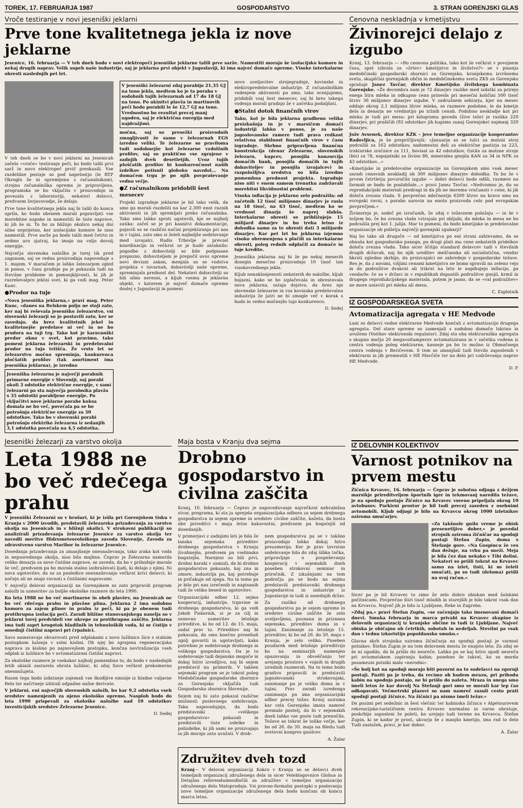TOREK, 17. FEBRUARJA 1987 GOSPODARSTVO 3. STRAN GORENJSKI GLAS
Vroče testiranje v novi jeseniški jeklarni
Prve tone kvalitetnega jekla iz nove jeklarne
Jesenice, 16. februarja — V teh dneh bodo v novi elektropeči jeseniške jeklarne talili prve sarže. Namestiti morajo še izolacijsko komoro in nekaj drugih naprav. Velik uspeh naše industrije, saj je jeklarna prvi objekt v Jugoslaviji, ki ima največ domače opreme. Visoke interkalarne obresti naslednjih pet let.
V teh dneh se bo v novi jeklarni na Jesenicah začelo »vroče« testiranje peči, ko bodo talili prvi sarž in novo elektropeč prvič preskusili. Vse razdelilne postaje so pod napetostjo (le RTP Okroglo še ni opremljena z računalnikom), strojna računalniška oprema je pripravljena, programska se bo vključila v proizvodnjo in povezala z laboratoriji, nekateri delavci, predvsem žerjavovodje, že delajo.
Prve tone kvalitetnega jekla naj bi talili do konca aprila, ko bodo obenem morali popravljati vse morebitne napake in namestiti še tiste naprave, ki jih še ni. To bo za bližnjo okolico nekaj dni silno neprijetno, ker izolacijske komore še niso namestili. Prve sarže pa bodo talili med četrto in sedmo uro zjutraj, ko imajo na voljo dovolj energije.
Največja slovenska naložba je torej tik pred zagonom, saj se redna proizvodnja napoveduje s 1. majem. V marsičem je lahko železarjem zgled in ponos, v času gradnje pa je pokazala tudi na številne probleme in pomanjkljivosti, ki jih je razreševalpro jektni svet, ki ga vodi mag. Peter Kunc.
●Prodor na tuje
»Nova jeseniška jeklarna,« pravi mag. Peter Kunc, »danes na Belskem polju ne stoji zato, ker naj bi reševala jeseniško železarstvo, vsi slovenski železarji so jo postavili zato, ker se zavedajo, da brez kvalitetnih jekel in kvalitetnejše predelave ni več in ne bo prodora na tuji trg. Tako kot je karavanški predor okno v svet, kot pravimo, tako pomeni jeklarna železarski in predelovalni prodor na tuja tržišča. Že vrsto let se železarstvo močno spreminja, konkurenca pločšatih profilov (tak asortiment ima jeseniška jeklarna), je izredno
Jeseniška železarna je največji porabnik primarne energije v Sloveniji, saj porabi okoli 3 odstotke električne energije, v samí železarni pa sta največja porabnika plavža s 35 odstotki porabljene energije. Po vključitvi nove jeklarne porabe koksa domala ne bo več, povečala pa se bo potrošnja električne energije za 30 odstotkov. Tako bo v slovenski porabi potrošnjo elektrike železarna iz sedanjih 3,1 odstotka povečala na 4,5 odstotka.
V jeseniški železarni zdaj porabijo 21,35 GJ na tono jekla, medtem ko je ta poraba v sodobnih tujih železarnah od 17 do 18 GJ na tono. Po ukinitvi plavža in martinovih peči bodo porabili le še 12,7 GJ na tono. Vrednostno bo rezultat precej manj ugoden, saj je električna energija med najdražjimi.
močna, saj so presežki proizvodnih zmogljivosti že samo v železarnah EGS izredno veliki. Te železarne so praviloma tudi sodobnejše kot železarne vzdolžnih profilov, saj so praktično vse zgrajene v zadnjih dveh desetletjih. Uvoz tujih ploščatih profilov bi konkurenčnost naših izdelkov potisnil globoko navzdol... Na domačem trgu je po njih povpraševanje vedno večje.
●Z računalnikom pridobili šest mesecev
Projekt izgradnje jeklarne je bil tako velik, da smo ga morali razdeliti na kar 2.300 enot raznih aktivnosti in jih spremljati preko računalnika. Tako smo lahko sproti ugotovili, kje se najbolj zatika: začel se je pri kasnitvi dokumentacije, pojavili so se različni načini projektiranja pri nas in v tujini, zato smo si želeli najboljše sodelovanje med izvajalci. Rudis Trbovlje je prevzel koordinacijo in večkrat se je hudo zataknilo: pogodbe z dobavitelji so bile podpisane prepozno, dobaviteljem je prepočil uvoz opreme novi devizni zakon, menjala so se vodstva projekta v tovarnah, dobavitelji naše opreme, spreminjala prednost del. Nekateri dobavitelji so bili silno neresni, a kljub vsemu je jeklarna objekt, v katerem je največ domače opreme doslej v Jugoslaviji in pomeni
novo uveljavitev strojegradnje, kovinske in elektropredelovalne industrije. Z računalniškim vodenjem aktivnosti pa smo, tako ocenjujemo, pridobili vsaj šest mesecev, saj bi brez takega vodenja morali gradnjo že v začetku podaljšati.
●Stalni dotok finančnih virov
Tako, kot je bila jeklarna gradbeno velika preizkušnja in je v marsičem domači industriji lahko v ponos, je za naše jugoslovanske ramere tudi prava redkost relativna stabilnost finančnih virov v času izgradnje. Skrbno pripravljena finančna konstrukcija (denar Železarne, slovenskih železarn, kupcev, posojila konzorcija domačih bank, posojila domačih in tujih dobaviteljev in posojila izvajalcev) in razpoložljiva sredstva so bila izredno pomembna prednost projekta. Izgradnje niso niti v enem samem trenutku zadržavali morebitni likvidnostni problemi.
Visoka inflacija je jeklarno zelo podražila: od začetnih 12 tisoč milijonov dinarjev je rasla na 18 tisoč, na 63 tisoč, medtem ko se vrednost dinarja še naprej slabša. Interkalarne obresti se približujejo 15 milijard dinarjev in bo treba letno iz dohodka samo za te obresti dati 3 milijarde dinarjev. Kar pet let bo jeklarna izjemno visoko obremenjena s plačili za interkalarne obresti, poleg rednih odplačil za domače in tuje kredite.
Jeseniška jeklarna naj bi že po nekaj mesecih dosegla mesečno proizvodnjo 10 tisoč ton visokovrednega jekla.
Kljub nenaklonjenosti nekaterih do naložbe, kljub bojazni, kako se bo izplačevala in obrestovala nova jeklarna, ostaja dejstvo, da brez nje slovenske železarne in vsa kovinska predelovalna industrija že jutri ne bi zmogle več v korak s hudo in vedno močnejšo tujo konkurenco.
D. Sedej
Cenovna neskladnja v kmetijstvu
Živinorejci delajo z izgubo
Kranj, 13. februarja — »Bo cenovna politika, tako kot že večkrat v povojnem času, spet izbrala za »žrtev« kmetijstvo in živilstvo?« se v pisanju medobčinski gospodarski zbornici za Gorenjsko, kranjskemu izvršnemu svetu, skupščini gorenjskih občin in medobčinskemu svetu ZKS za Gorenjsko sprašuje Janez Tavčar, direktor Kmetijsko živilskega kombinata Gorenjske. »Že decembra nam je 72 dinarjev razlike med izdatki za prirejo enega litra mleka in odkupno ceno prinesla pri mesečni količini 500 tisoč litrov 36 milijonov dinarjev izgube. V zadružnem sektorju, kjer na mesec oddajo okrog 2,1 milijona litrov mleka, so razmere podobne, le da kmetje dela in denarja ne vrednotijo po tržnih cenah. Podobno neskladje kot pri mleku je tudi pri mesu: pri kilogramu goveda (žive teže) je razlika 220 dinarjev, pri prašičih (92 odstotkov jih kupimo zunaj Gorenjske) najmanj 320 dinarjev.
Jože Avsenek, direktor KŽK – jeve temeljne organizacije kooperantov Radovljica, je še prepričljivejši: »Januarja so se tulci za molzni stroj podražili za 162 odstotkov, nadomestni deli za električne pastirja za 223, traktorske zračnice za 111, bovisal za 42 odstotkov, čistila za molzne stroje (bis) za 78, napajalniki za živino 86, mineralna gnojila KAN za 34 in NPK za 43 odstotkov...«
»Kmetijske in predelovalne organizacije na Gorenjskem smo vsak mesec zaradi cenovnih neskladij ob 300 milijonov dinarjev dohodka. To bo že v prvem četrtletju povzročilo izgube — dobri delavci bodo odšli, razmere na farmah se bodo še poslabšale...« pravi Janez Tavčar. »Nedvomno je, da so reprodukcijski materiali predragi in da jih ne moremo vračunati v cene, ki jih določa zvezna vlada. S povprečno mlečnostjo 6300 litrov na kravo smo na evropski ravni, s porabo surovin na enoto proizvoda celo pod evropskim povprečjem.«
Živinoreja je, sodeč po izračunih, že zdaj v težavnem položaju — in še v težjem bo, če bo zvezna vlada vztrajala pri obljubi, da mleka in mesa ne bo podražila prej kot 1. julija. Mar to pomeni, da bodo kmetijske in predelovalne organizacije ob polletju največji gorenjski zgubarji?
Naj bo tako ali drugače — od kmetijstva po eni strani zahtevamo, da se obnaša kot gospodarska panoga, po drugi plati mu cene nekaterih pridelkov določa zvezna vlada. Tako sicer ščitijo standard delavcev tudi v številnih drugih državah, naj bo njih ureditev meščanska ali socialistična, vendar hkrati zgledno skrbijo, da proizvajalci ne zabredejo v gospodarske težave. Res je, da z novimi, višjimi cenami kmetijstva ne bomo spravili na zeleno vejo in da podražitve dvakrat ali trikrat na leto le napihujejo inflacijo, pa vendarle: če so v državi in v republikah dopustili podražitve gnojil, krmil in drugega reprodukcijskega materiala, potem je jasno, da se »val podražitev« ne more ustaviti pri mleku ali mesu.
C. Zaplotnik
IZ GOSPODARSKEGA SVETA
Avtomatizacija agregata v HE Medvode
Lani so delavci vodne elektrarne Medvode končali z avtomatizacijo drugega agregata. Del stare opreme so zamenjali s sodobno domačo Iskrino in uvoženo (Voithov elektronski regulator). Zdaj sta oba elektrarniška agregata s skupno močjo 20 megavoltamperov avtomatizirana in v začetku vodena iz centra vodenja poleg elektrarne, kasneje pa bo to možno iz Območnega centra vodenja v Beričevem. S tem so zmanjšali tudi število zaposlenih v elektrarni in jih premestili v HE Mavčiče ter na delo pri vzdrževanju naprav HE Medvode.
D. P.
Jeseniški železarji za varstvo okolja
Leta 1988 ne bo več rdečega prahu
V jeseniški Železarni so v brošuri, ki je izšla pri Gorenjskem tisku v Kranju v 2000 izvodih, predstavili železarska prizadevanja za varstvo okolja na Jesenicah in v bližnji okolici. V strokovni publikaciji so analizirali prizadevanja železarne Jesenice za varstvo okolja ter navedli meritve Hidrometeorološkega zavoda Slovenije, Zavoda za zdravstveno varstvo Maribor in železarne Jesenice.
Dosedanja prizadevanja za zmanjšanje onesnaževanja, tako zraka kot voda in neposrednega okolja, niso bila majhna. Čeprav je Železarna namerila veliko denarja za nove čistilne naprave, se zaveda, da bo v prihodnje morala še več, predvsem pa bo morala stalno izobraževati ljudi, ki delajo z njimi. Ni nova ugotovitev, da so za posledice onesnaževanja večkrat krivi delavci, ki nočejo ali ne znajo ravnati s čistilnimi napravami.
V največji delovni organizaciji na Gorenjskem so zato pripravili program naložb in usmeritev za boljše ekološke razmere do leta 1990.
Ko leta 1988 ne bo več martinarne in obeh plavžev, na Jesenicah ne bo več rdečega prahu in plavžne plina. Jeklarna 2 ima sodobno komoro za zajem plinov in prahu iz peči, ki pa je obenem tudi protihrupna izolacija peči. Zaradi bližine stanovanjskega naselja so v jeklarni torej predvideli vse ukrepe za protihrupno zaščito. Jeklarna ima tudi zaprt krogotok hladilnih in tehnoloških voda, ki se čistijo v sosednji čistilni napravi pri črpalnici.
Savo nameravajo obvarovati pred odplakami z novo lužilnico žice s stalnim postopkom luženja v solni kislini. Ob njej bo zgrajena regeneracijska naprava za kislino po najnovejšem postopku, končna nevtralizacija vseh odplak iz lužilnice bo v avtomatizirani čistilni napravi.
Za ekološke razmere je vsekakor najbolj pomembno to, da bodo v naslednjih letih ukinili zastarela obrata lužilnic, ki zdaj Savo večkrat prekomerno onesnažujeta.
Razen tega bodo izdatneje zajemali vse škodljive emisije iz hladne valjarne Bela ter načrtneje izbirali odpadne nafne derivate.
V jeklarni, eni največjih slovenskih naložb, bo kar 9,2 odstotka vseh sredstev namenjenih za njeno ekološko opremo. Nasploh bodo do leta 1990 prispevali za ekološke naložbe nad 10 odstotkov investicijskih sredstev Železarne Jesenice.
D. Sedej
Maja bosta v Kranju dva sejma
Drobno gospodarstvo in civilna zaščita
Kranj, 16. februarja — Čeprav je napovedovanje največkrat nehvaležna stvar, programa, ki sta ju sprejela organizacijska odbora za sejem drobnega gospodarstva in sejem opreme in sredstev civilne zaščite, kažeta, da bosta obe prireditvi v maju letos kakovostni, predvsem pa bogatejši od dosedanjih.
V primerjavi z zadnjimi leti je bila že lanska sejemska prireditev drobnega gospodarstva v Kranju živahnejša, predvsem pa vsebinsko bogatejša. Narejeni so bili prvi, drobni koraki v zamisli, da bi drobno gospodarstvo pokazalo, kaj zna in zmore, industrija pa, kaj potrebuje in pričakuje od njega. Na to temo pa je bilo pri nas izrečenih in napisanih tudi že veliko besed in ugotovitev.
Organizacijski odbor 12. sejma kooperacij, industrije, trgovine in drobnega gospodarstva, ki ga vodi Jakob Piskernik, si je za cilj in osnovno usmeritev letošnje prireditve, ki bo od 12. do 15. maja, zadal prav to. Prireditev naj bi pokazala, da smo končno prenehali zgolj govoriti in ugotavljati, kako potrebno je sodelovanje drobnega in velikega gospodarstva. Da je to sodelovanje tudi dejansko mogoče in dokaj hitro izvedljivo, naj bi sejem predstavil na primerih. V takšen sejemski program se je tokrat poleg Medobčinske gospodarske zbornice za Gorenjsko vključila tudi Gospodarska zbornica Slovenije.
Sejem naj bi zato pokazal različne možnosti poslovnega sodelovanja. Tako napovedujejo, da bodo predstavniki »velikega gospodarstva« pokazali in predstavili tiste izdelke in polizdelke, ki jih sami ne proizvajajo in jih morajo zato uvažati. V drob-
nem gospodarstvu pa se v takšno proizvodnjo lahko dokaj hitro preusmerijo. Ker je prav tovrstno sodelovanje bila do zdaj šibka točka, pripravljajo o pospeševanju kooperacij v sejemskih dneh poseben strokovni seminar in priročnik. Z izkušnjami na tem področju pa se bodo na sejmu predstavili predstavniki drobnega gospodarstva in industrije iz Jugoslavije in tudi iz sosednjih držav.
Za razliko od drobnega gospodarstva pa je sejem opreme in sredstev civilne zaščite že zelo uveljavljena, poznana in priznana sejemska, prireditev doma in v tujini. Zanimanje za letošnjo 15. prireditev, ki bo od 26. do 30. maja v Kranju, je zelo veliko. Poseben poudarek med letošnjo prireditvijo bo na seminarjih namenjen opazovanju in obveščanju ter urejanju prostora v vojnih in drugih izrednih razmerah. Na to temo bodo gradivo pripravili in predstavili jugoslovanski strokovnjaki, zanimanje pa je veliko doma in v tujini. Prav zaradi izredenga zanimanja pa ima organizacijski odbor precej težav. Kranj oziroma kar cela Gorenjska imata namreč premalo postelj, da bi v sejemskih dneh lahko vse goste tudi prenočila. Težave so tokrat še toliko večje, ker bo od 26. do 30. maja na Bledu tudi svetovni kongres gasilcev.
A. Žalar
Združitev dveh tozd
Kranj— V delovni organizaciji Kokra v Kranju so se delavci dveh temeljnih organizacij združenega dela in sicer Veleblagovnice Globus in Detajlna referendumoodločili za združitev v temeljno organizacijo združenega dela Maloprodaja. Vsi pravno-formalni postopki o poslovanju nove temeljne organizacije združenega dela bodo končani ob koncu marca letos.
IZ DELOVNIH KOLEKTIVOV
Varnost potnikov na prvem mestu
Žičnica Krvavec, 16. februarja — Čeprav je sobotna odjuga z dežjem marsikje prireditveljem športnih iger in tekmovanj naredila težave, je na spodnjo postajo Žičnice na Krvavec vseeno pripeljala okrog 10 avtobusov. Parkirni prostor je bil tudi precej zaseden z osebnimi avtomobili. Kljub odjugi je bilo na Krvavcu okrog 1000 izletnikov oziroma smučarjev.
»Za takšnole gnilo vreme je obisk presenetljivo dober,« je povedal strojnik oziroma žičničar na spodnji postaji Štefan Zupin, doma s Štefanje gore. »Na Gospincu že ves dan dežuje, na vrhu pa sneži. Meja je bila čez dan nekako v Tihi dolini. Nekateri so prišli tokrat na Krvavec samo na izlet, tisti, ki so želeli smučati, pa so tudi (deloma) prišli na svoj račun.«
Sicer pa je bil Krvavec to zimo že zelo dobro obiskan med šolskimi počitnicami. Povprečno štiri tisoč mladih in starejših je bilo takrat vsak dan na Krvavcu. Največ jih je bilo iz Ljubljane, Reke in Zagreba.
»Zdaj pa,« pravi Štefan Zupin, »se začenjajo tako imenovani domači dnevi. Smuka februarja in marca privabi na Krvavec skupine iz delovnih organizacij iz kranjske občine in tudi iz Ljubljane. Največ obiska je običajno ob četrtkih, sobotah in nedeljah. Številni pa vsak dan v tednu izkoristijo popoldansko smuko.«
Glavna skrb strojnika oziroma žičničarja na spodnji postaji je varnost potnikov. Štefan Zupin je na tem delovnem mestu že enajsto leto. Za zdaj se še ni zgodilo, da bi prišlo do nesreče. Lahko pa se kaj hitro zgodi nesreča pri avtomatskem zapiranju kabin; posebno še takrat, ko so morda posamezni potniki malo »nerodni«.
»Še bolj kot na spodnji morajo biti pozorni na to sodelavci na zgornji postaji. Paziti pa je treba, da recimo ob hudem mrazu, pri prihodu kabin na spodnjo postajo, ne bi prišlo do naleta. Mraza in snega smo imeli letos že kar dovolj Na Štefanji gori smo se morali kar lep čas odkopavati. Večmetrski plazovi so nam namreč zasuli cesto prati spodnji postaji žičnice. Na žičnici pa nismo imeli težav.«
Da pozimi pet sedežnic in šest vlečnic ter kabinska žičnica v Alpetourovem rekreacijsko-turističnem centru Krvavec normalno in varno obratuje, poskrbijo zaposleni že poleti, ko urejajo tudi terene na Krvavcu. Štefan Zupin, ki se kadar je prost, ukvarja še z manjšo kmetijo, ima rad to delo Tudi zaslužek, pravi, je kar dober.
A. Žalar